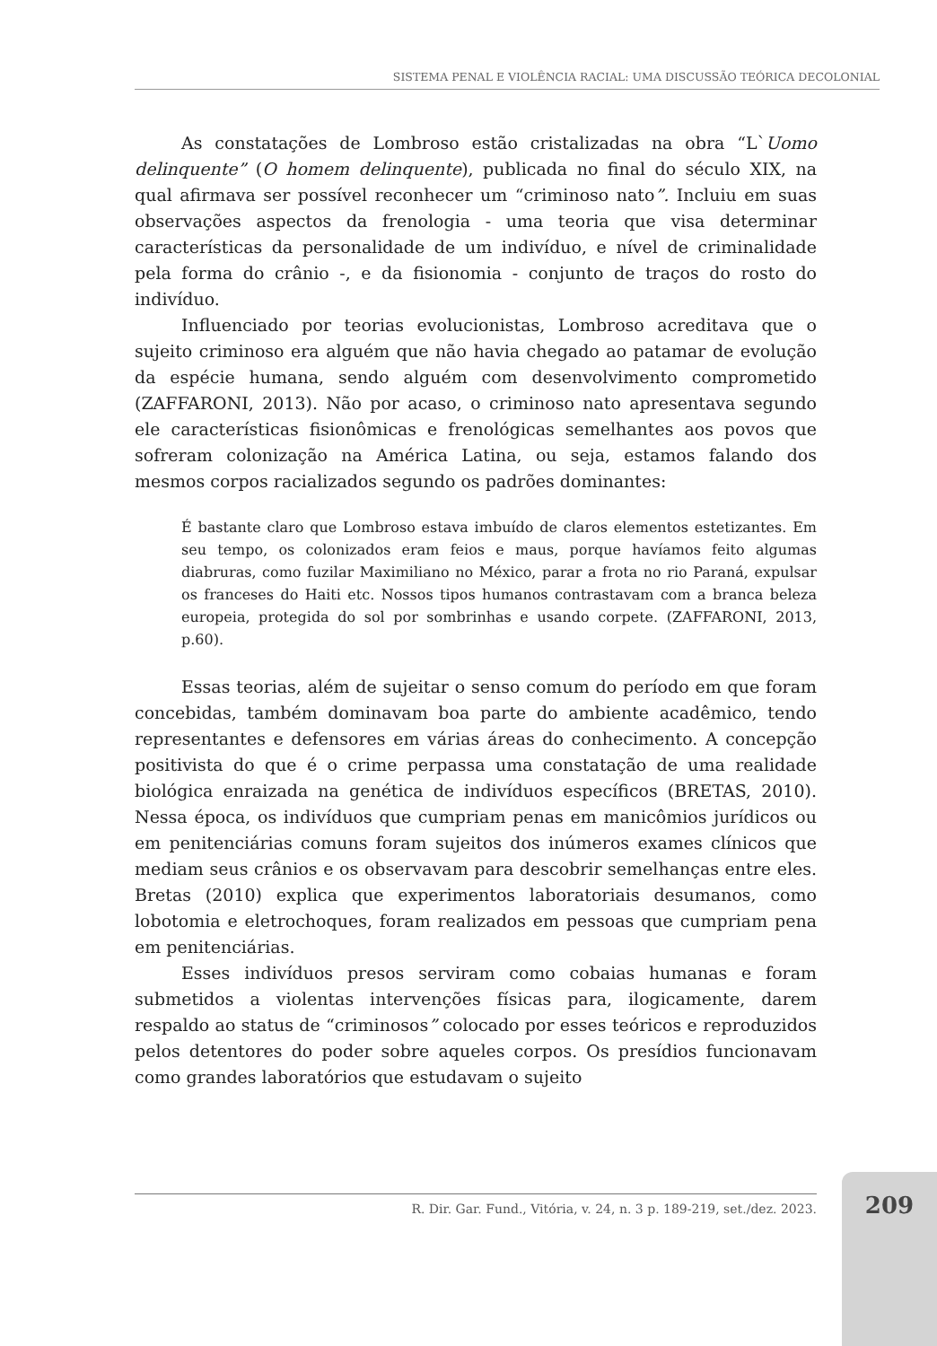SISTEMA PENAL E VIOLÊNCIA RACIAL: UMA DISCUSSÃO TEÓRICA DECOLONIAL
As constatações de Lombroso estão cristalizadas na obra “L`Uomo delinquente” (O homem delinquente), publicada no final do século XIX, na qual afirmava ser possível reconhecer um “criminoso nato”. Incluiu em suas observações aspectos da frenologia - uma teoria que visa determinar características da personalidade de um indivíduo, e nível de criminalidade pela forma do crânio -, e da fisionomia - conjunto de traços do rosto do indivíduo.
Influenciado por teorias evolucionistas, Lombroso acreditava que o sujeito criminoso era alguém que não havia chegado ao patamar de evolução da espécie humana, sendo alguém com desenvolvimento comprometido (ZAFFARONI, 2013). Não por acaso, o criminoso nato apresentava segundo ele características fisionômicas e frenológicas semelhantes aos povos que sofreram colonização na América Latina, ou seja, estamos falando dos mesmos corpos racializados segundo os padrões dominantes:
É bastante claro que Lombroso estava imbuído de claros elementos estetizantes. Em seu tempo, os colonizados eram feios e maus, porque havíamos feito algumas diabruras, como fuzilar Maximiliano no México, parar a frota no rio Paraná, expulsar os franceses do Haiti etc. Nossos tipos humanos contrastavam com a branca beleza europeia, protegida do sol por sombrinhas e usando corpete. (ZAFFARONI, 2013, p.60).
Essas teorias, além de sujeitar o senso comum do período em que foram concebidas, também dominavam boa parte do ambiente acadêmico, tendo representantes e defensores em várias áreas do conhecimento. A concepção positivista do que é o crime perpassa uma constatação de uma realidade biológica enraizada na genética de indivíduos específicos (BRETAS, 2010). Nessa época, os indivíduos que cumpriam penas em manicômios jurídicos ou em penitenciárias comuns foram sujeitos dos inúmeros exames clínicos que mediam seus crânios e os observavam para descobrir semelhanças entre eles. Bretas (2010) explica que experimentos laboratoriais desumanos, como lobotomia e eletrochoques, foram realizados em pessoas que cumpriam pena em penitenciárias.
Esses indivíduos presos serviram como cobaias humanas e foram submetidos a violentas intervenções físicas para, ilogicamente, darem respaldo ao status de “criminosos” colocado por esses teóricos e reproduzidos pelos detentores do poder sobre aqueles corpos. Os presídios funcionavam como grandes laboratórios que estudavam o sujeito
R. Dir. Gar. Fund., Vitória, v. 24, n. 3 p. 189-219, set./dez. 2023.
209